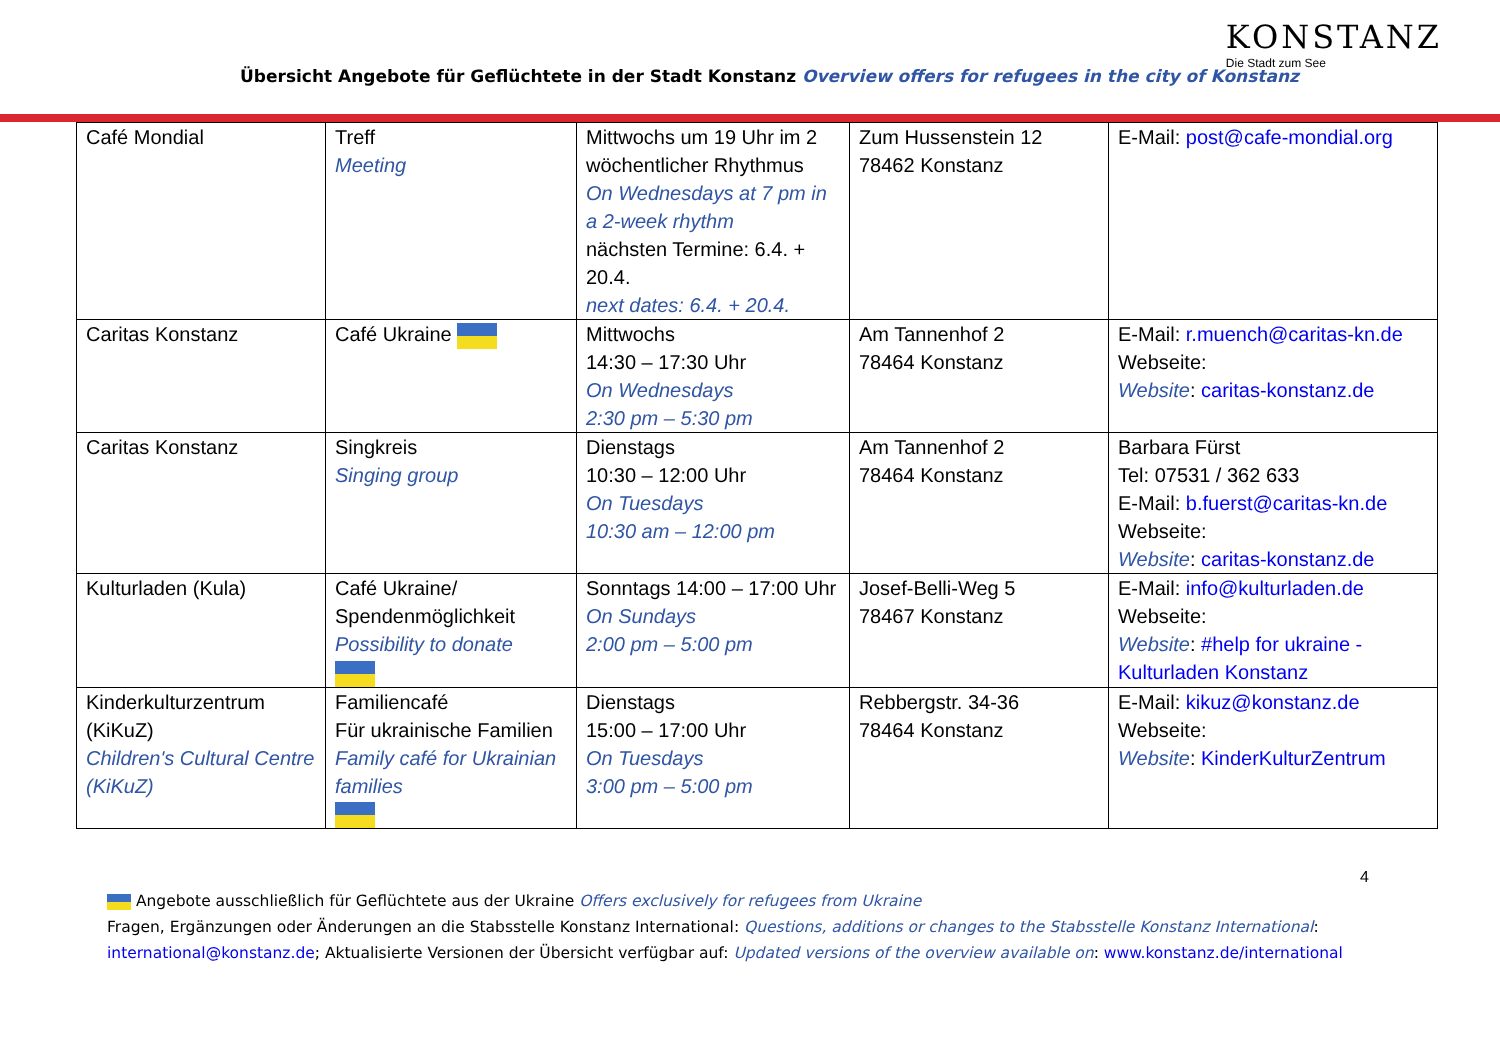Übersicht Angebote für Geflüchtete in der Stadt Konstanz Overview offers for refugees in the city of Konstanz
KONSTANZ
Die Stadt zum See
| Café Mondial | Treff Meeting | Mittwochs um 19 Uhr im 2 wöchentlicher Rhythmus On Wednesdays at 7 pm in a 2-week rhythm nächsten Termine: 6.4. + 20.4. next dates: 6.4. + 20.4. | Zum Hussenstein 12 78462 Konstanz | E-Mail: post@cafe-mondial.org |
| Caritas Konstanz | Café Ukraine | Mittwochs 14:30 – 17:30 Uhr On Wednesdays 2:30 pm – 5:30 pm | Am Tannenhof 2 78464 Konstanz | E-Mail: r.muench@caritas-kn.de Webseite: Website : caritas-konstanz.de |
| Caritas Konstanz | Singkreis Singing group | Dienstags 10:30 – 12:00 Uhr On Tuesdays 10:30 am – 12:00 pm | Am Tannenhof 2 78464 Konstanz | Barbara Fürst Tel: 07531 / 362 633 E-Mail: b.fuerst@caritas-kn.de Webseite: Website : caritas-konstanz.de |
| Kulturladen (Kula) | Café Ukraine/ Spendenmöglichkeit Possibility to donate | Sonntags 14:00 – 17:00 Uhr On Sundays 2:00 pm – 5:00 pm | Josef-Belli-Weg 5 78467 Konstanz | E-Mail: info@kulturladen.de Webseite: Website : #help for ukraine - Kulturladen Konstanz |
| Kinderkulturzentrum (KiKuZ) Children's Cultural Centre (KiKuZ) | Familiencafé Für ukrainische Familien Family café for Ukrainian families | Dienstags 15:00 – 17:00 Uhr On Tuesdays 3:00 pm – 5:00 pm | Rebbergstr. 34-36 78464 Konstanz | E-Mail: kikuz@konstanz.de Webseite: Website : KinderKulturZentrum |
4
Angebote ausschließlich für Geflüchtete aus der Ukraine Offers exclusively for refugees from Ukraine
Fragen, Ergänzungen oder Änderungen an die Stabsstelle Konstanz International: Questions, additions or changes to the Stabsstelle Konstanz International: international@konstanz.de; Aktualisierte Versionen der Übersicht verfügbar auf: Updated versions of the overview available on: www.konstanz.de/international